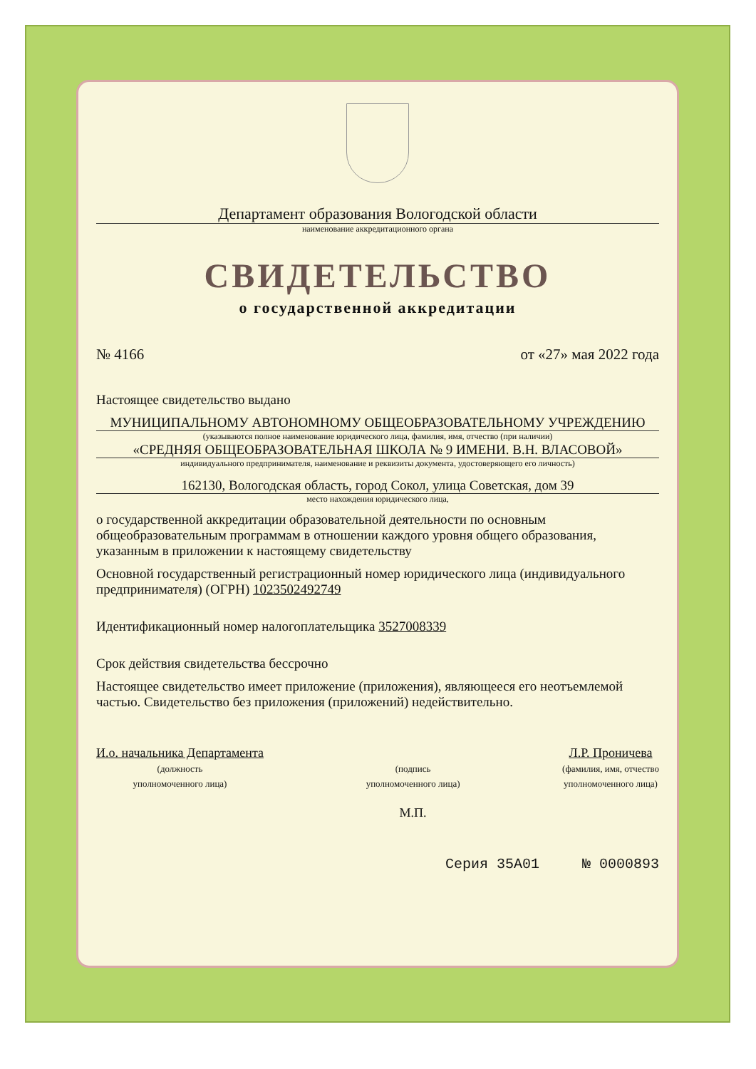Департамент образования Вологодской области
наименование аккредитационного органа
СВИДЕТЕЛЬСТВО
о государственной аккредитации
№ 4166 от «27» мая 2022 года
Настоящее свидетельство выдано
МУНИЦИПАЛЬНОМУ АВТОНОМНОМУ ОБЩЕОБРАЗОВАТЕЛЬНОМУ УЧРЕЖДЕНИЮ
(указываются полное наименование юридического лица, фамилия, имя, отчество (при наличии)
«СРЕДНЯЯ ОБЩЕОБРАЗОВАТЕЛЬНАЯ ШКОЛА № 9 ИМЕНИ. В.Н. ВЛАСОВОЙ»
индивидуального предпринимателя, наименование и реквизиты документа, удостоверяющего его личность)
162130, Вологодская область, город Сокол, улица Советская, дом 39
место нахождения юридического лица,
о государственной аккредитации образовательной деятельности по основным общеобразовательным программам в отношении каждого уровня общего образования, указанным в приложении к настоящему свидетельству
Основной государственный регистрационный номер юридического лица (индивидуального предпринимателя) (ОГРН) 1023502492749
Идентификационный номер налогоплательщика 3527008339
Срок действия свидетельства бессрочно
Настоящее свидетельство имеет приложение (приложения), являющееся его неотъемлемой частью. Свидетельство без приложения (приложений) недействительно.
И.о. начальника Департамента
(должность
уполномоченного лица)
(подпись
уполномоченного лица)
М.П.
Л.Р. Проничева
(фамилия, имя, отчество
уполномоченного лица)
Серия 35А01 № 0000893